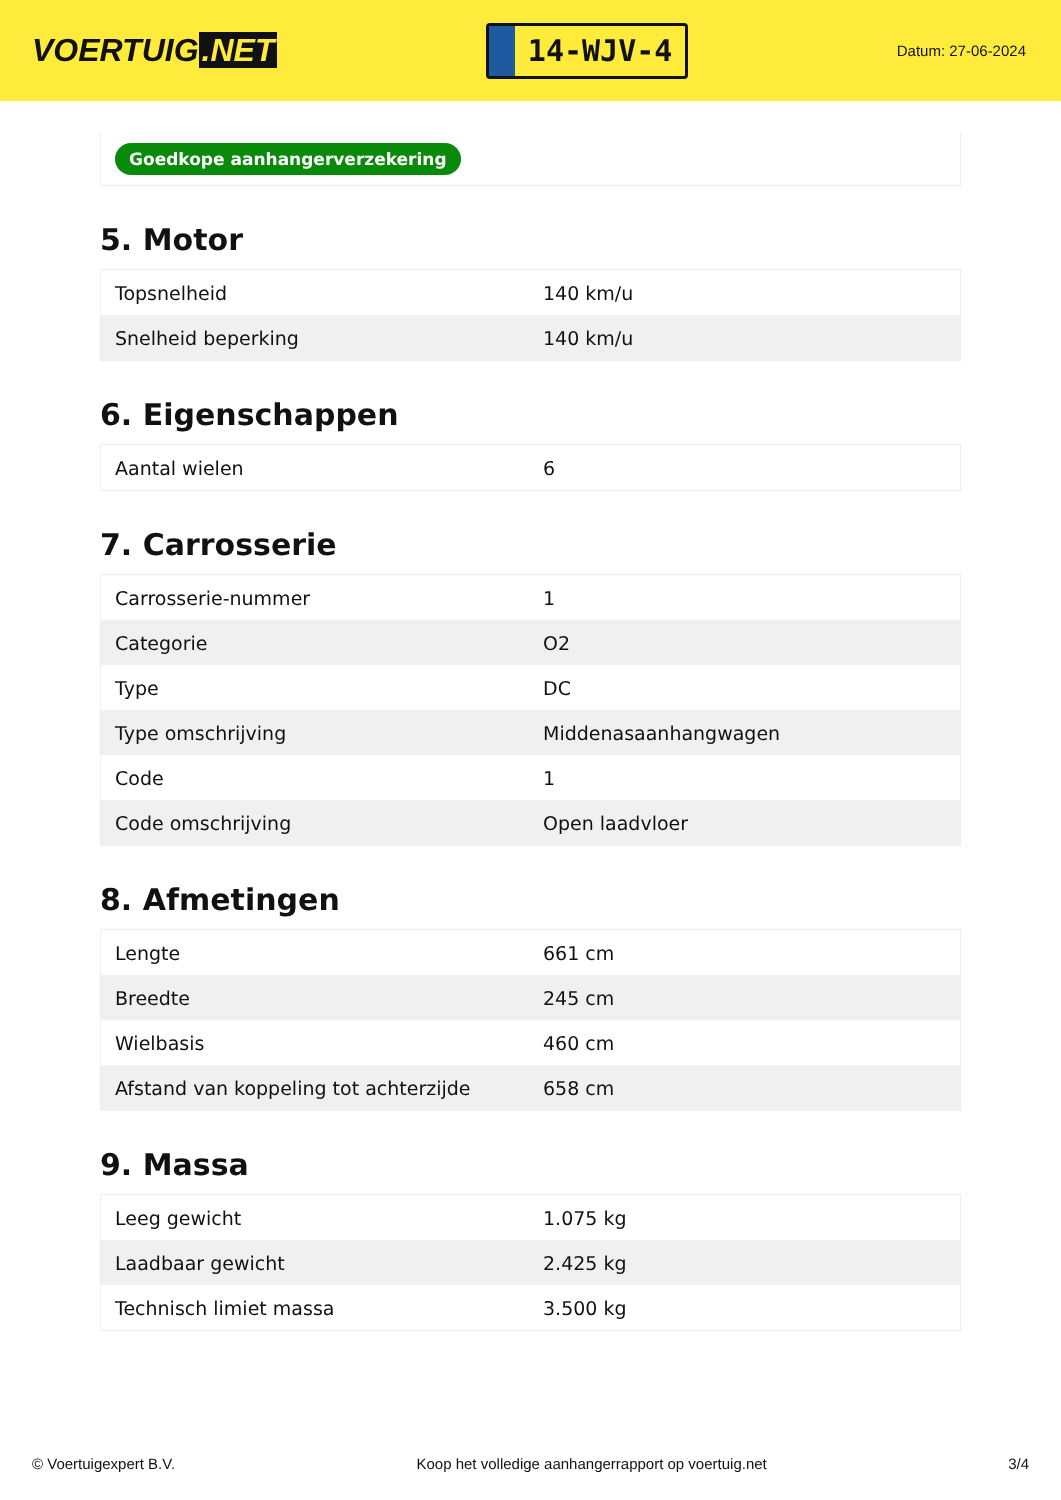VOERTUIG.NET
14-WJV-4
Datum: 27-06-2024
Goedkope aanhangerverzekering
5. Motor
| Topsnelheid | 140 km/u |
| Snelheid beperking | 140 km/u |
6. Eigenschappen
| Aantal wielen | 6 |
7. Carrosserie
| Carrosserie-nummer | 1 |
| Categorie | O2 |
| Type | DC |
| Type omschrijving | Middenasaanhangwagen |
| Code | 1 |
| Code omschrijving | Open laadvloer |
8. Afmetingen
| Lengte | 661 cm |
| Breedte | 245 cm |
| Wielbasis | 460 cm |
| Afstand van koppeling tot achterzijde | 658 cm |
9. Massa
| Leeg gewicht | 1.075 kg |
| Laadbaar gewicht | 2.425 kg |
| Technisch limiet massa | 3.500 kg |
© Voertuigexpert B.V. Koop het volledige aanhangerrapport op voertuig.net 3/4